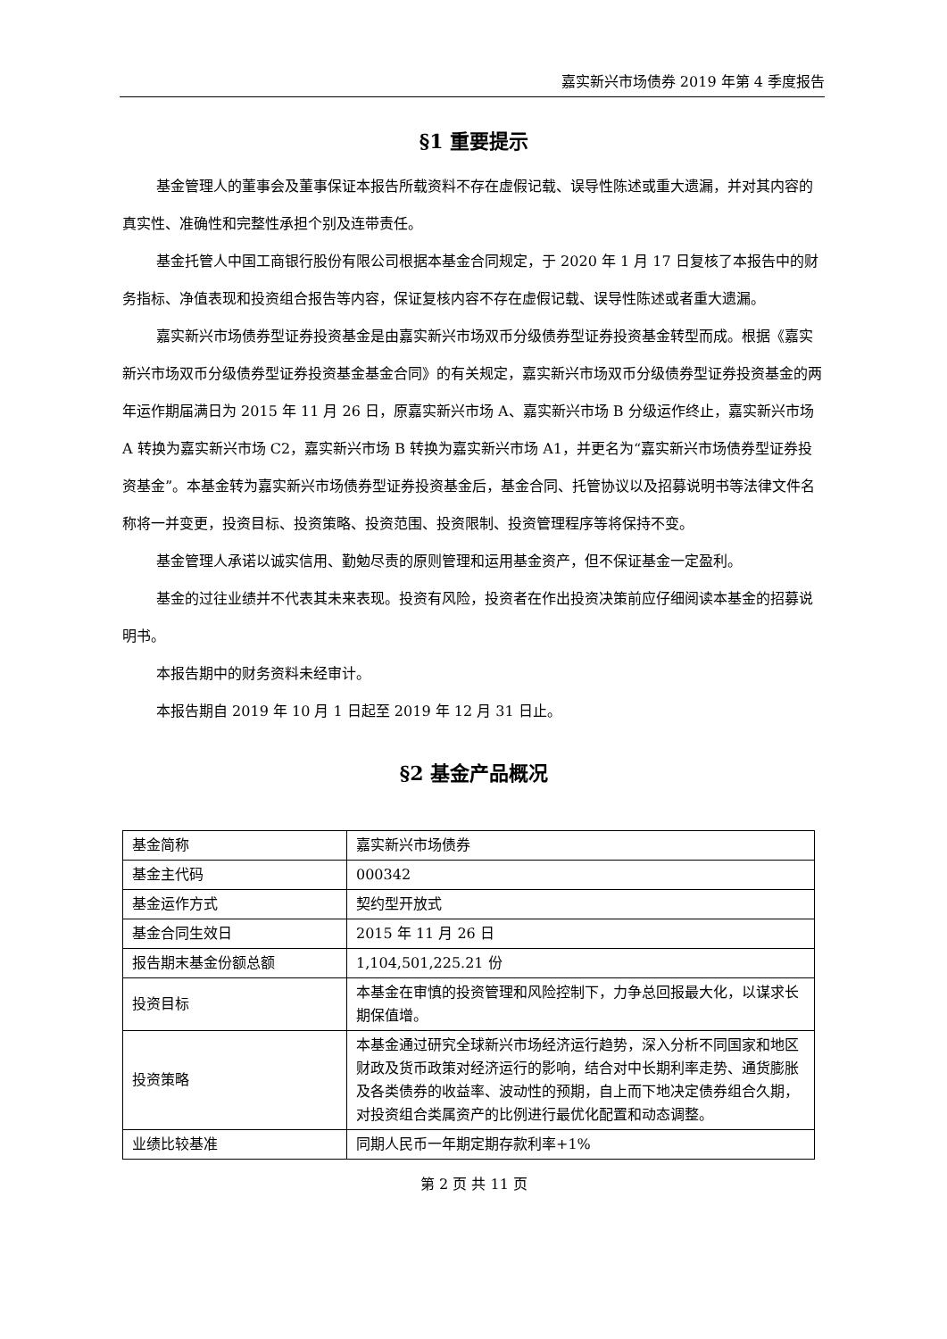嘉实新兴市场债券 2019 年第 4 季度报告
§1 重要提示
基金管理人的董事会及董事保证本报告所载资料不存在虚假记载、误导性陈述或重大遗漏，并对其内容的真实性、准确性和完整性承担个别及连带责任。
基金托管人中国工商银行股份有限公司根据本基金合同规定，于 2020 年 1 月 17 日复核了本报告中的财务指标、净值表现和投资组合报告等内容，保证复核内容不存在虚假记载、误导性陈述或者重大遗漏。
嘉实新兴市场债券型证券投资基金是由嘉实新兴市场双币分级债券型证券投资基金转型而成。根据《嘉实新兴市场双币分级债券型证券投资基金基金合同》的有关规定，嘉实新兴市场双币分级债券型证券投资基金的两年运作期届满日为 2015 年 11 月 26 日，原嘉实新兴市场 A、嘉实新兴市场 B 分级运作终止，嘉实新兴市场 A 转换为嘉实新兴市场 C2，嘉实新兴市场 B 转换为嘉实新兴市场 A1，并更名为“嘉实新兴市场债券型证券投资基金”。本基金转为嘉实新兴市场债券型证券投资基金后，基金合同、托管协议以及招募说明书等法律文件名称将一并变更，投资目标、投资策略、投资范围、投资限制、投资管理程序等将保持不变。
基金管理人承诺以诚实信用、勤勉尽责的原则管理和运用基金资产，但不保证基金一定盈利。
基金的过往业绩并不代表其未来表现。投资有风险，投资者在作出投资决策前应仔细阅读本基金的招募说明书。
本报告期中的财务资料未经审计。
本报告期自 2019 年 10 月 1 日起至 2019 年 12 月 31 日止。
§2 基金产品概况
| 基金简称 | 嘉实新兴市场债券 |
| 基金主代码 | 000342 |
| 基金运作方式 | 契约型开放式 |
| 基金合同生效日 | 2015 年 11 月 26 日 |
| 报告期末基金份额总额 | 1,104,501,225.21 份 |
| 投资目标 | 本基金在审慎的投资管理和风险控制下，力争总回报最大化，以谋求长期保值增。 |
| 投资策略 | 本基金通过研究全球新兴市场经济运行趋势，深入分析不同国家和地区财政及货币政策对经济运行的影响，结合对中长期利率走势、通货膨胀及各类债券的收益率、波动性的预期，自上而下地决定债券组合久期，对投资组合类属资产的比例进行最优化配置和动态调整。 |
| 业绩比较基准 | 同期人民币一年期定期存款利率+1% |
第 2 页 共 11 页